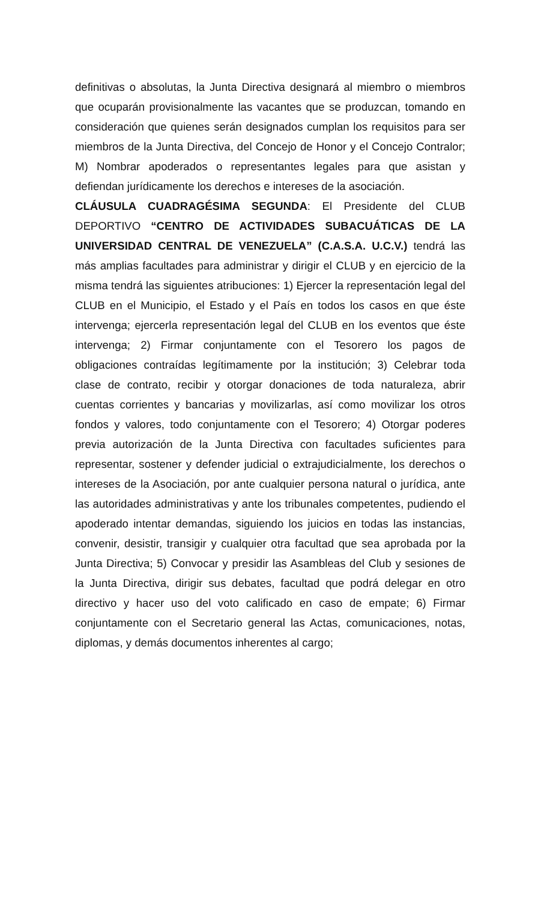definitivas o absolutas, la Junta Directiva designará al miembro o miembros que ocuparán provisionalmente las vacantes que se produzcan, tomando en consideración que quienes serán designados cumplan los requisitos para ser miembros de la Junta Directiva, del Concejo de Honor y el Concejo Contralor; M) Nombrar apoderados o representantes legales para que asistan y defiendan jurídicamente los derechos e intereses de la asociación.
CLÁUSULA CUADRAGÉSIMA SEGUNDA: El Presidente del CLUB DEPORTIVO “CENTRO DE ACTIVIDADES SUBACUÁTICAS DE LA UNIVERSIDAD CENTRAL DE VENEZUELA” (C.A.S.A. U.C.V.) tendrá las más amplias facultades para administrar y dirigir el CLUB y en ejercicio de la misma tendrá las siguientes atribuciones: 1) Ejercer la representación legal del CLUB en el Municipio, el Estado y el País en todos los casos en que éste intervenga; ejercerla representación legal del CLUB en los eventos que éste intervenga; 2) Firmar conjuntamente con el Tesorero los pagos de obligaciones contraídas legítimamente por la institución; 3) Celebrar toda clase de contrato, recibir y otorgar donaciones de toda naturaleza, abrir cuentas corrientes y bancarias y movilizarlas, así como movilizar los otros fondos y valores, todo conjuntamente con el Tesorero; 4) Otorgar poderes previa autorización de la Junta Directiva con facultades suficientes para representar, sostener y defender judicial o extrajudicialmente, los derechos o intereses de la Asociación, por ante cualquier persona natural o jurídica, ante las autoridades administrativas y ante los tribunales competentes, pudiendo el apoderado intentar demandas, siguiendo los juicios en todas las instancias, convenir, desistir, transigir y cualquier otra facultad que sea aprobada por la Junta Directiva; 5) Convocar y presidir las Asambleas del Club y sesiones de la Junta Directiva, dirigir sus debates, facultad que podrá delegar en otro directivo y hacer uso del voto calificado en caso de empate; 6) Firmar conjuntamente con el Secretario general las Actas, comunicaciones, notas, diplomas, y demás documentos inherentes al cargo;